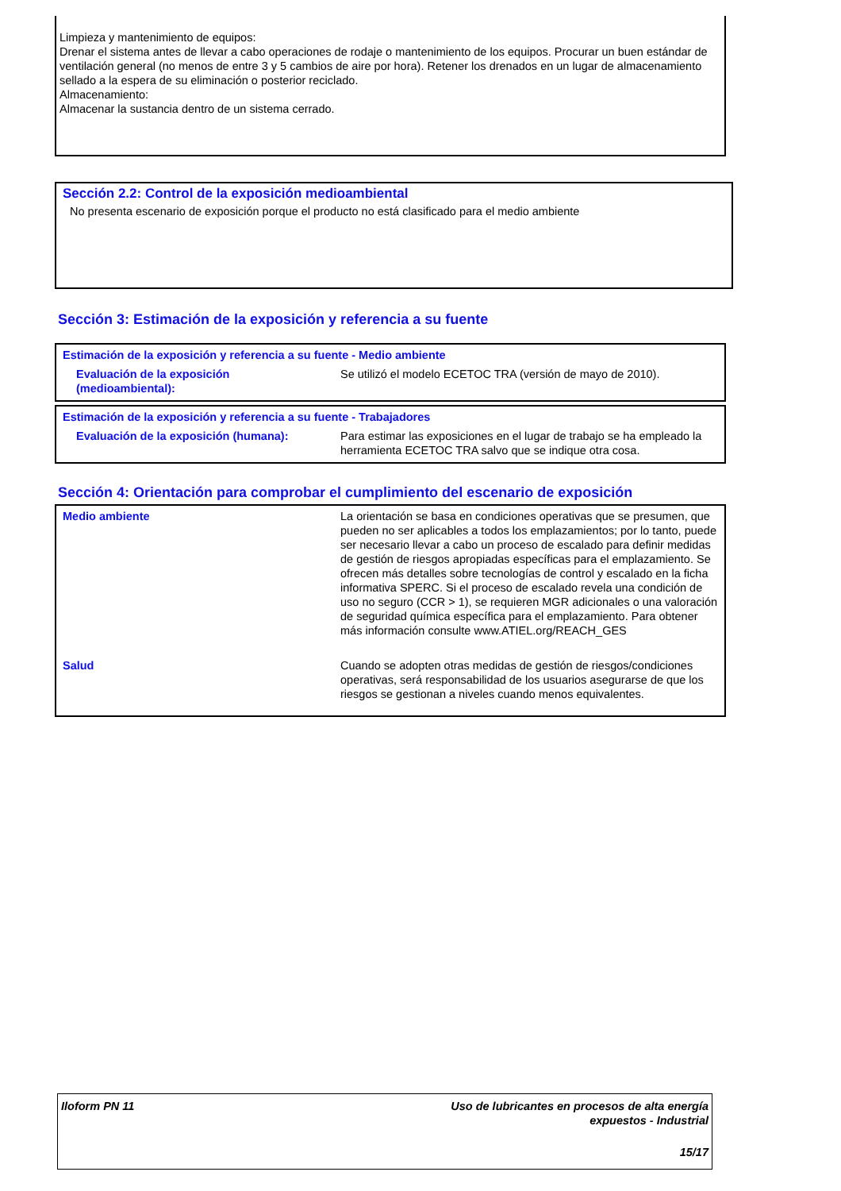Limpieza y mantenimiento de equipos:
Drenar el sistema antes de llevar a cabo operaciones de rodaje o mantenimiento de los equipos. Procurar un buen estándar de ventilación general (no menos de entre 3 y 5 cambios de aire por hora). Retener los drenados en un lugar de almacenamiento sellado a la espera de su eliminación o posterior reciclado.
Almacenamiento:
Almacenar la sustancia dentro de un sistema cerrado.
Sección 2.2: Control de la exposición medioambiental
No presenta escenario de exposición porque el producto no está clasificado para el medio ambiente
Sección 3: Estimación de la exposición y referencia a su fuente
Estimación de la exposición y referencia a su fuente - Medio ambiente
| Evaluación de la exposición (medioambiental): | Se utilizó el modelo ECETOC TRA (versión de mayo de 2010). |
Estimación de la exposición y referencia a su fuente - Trabajadores
| Evaluación de la exposición (humana): | Para estimar las exposiciones en el lugar de trabajo se ha empleado la herramienta ECETOC TRA salvo que se indique otra cosa. |
Sección 4: Orientación para comprobar el cumplimiento del escenario de exposición
| Medio ambiente | La orientación se basa en condiciones operativas que se presumen, que pueden no ser aplicables a todos los emplazamientos; por lo tanto, puede ser necesario llevar a cabo un proceso de escalado para definir medidas de gestión de riesgos apropiadas específicas para el emplazamiento. Se ofrecen más detalles sobre tecnologías de control y escalado en la ficha informativa SPERC. Si el proceso de escalado revela una condición de uso no seguro (CCR > 1), se requieren MGR adicionales o una valoración de seguridad química específica para el emplazamiento. Para obtener más información consulte www.ATIEL.org/REACH_GES |
| Salud | Cuando se adopten otras medidas de gestión de riesgos/condiciones operativas, será responsabilidad de los usuarios asegurarse de que los riesgos se gestionan a niveles cuando menos equivalentes. |
| Iloform PN 11 | Uso de lubricantes en procesos de alta energía expuestos - Industrial 15/17 |